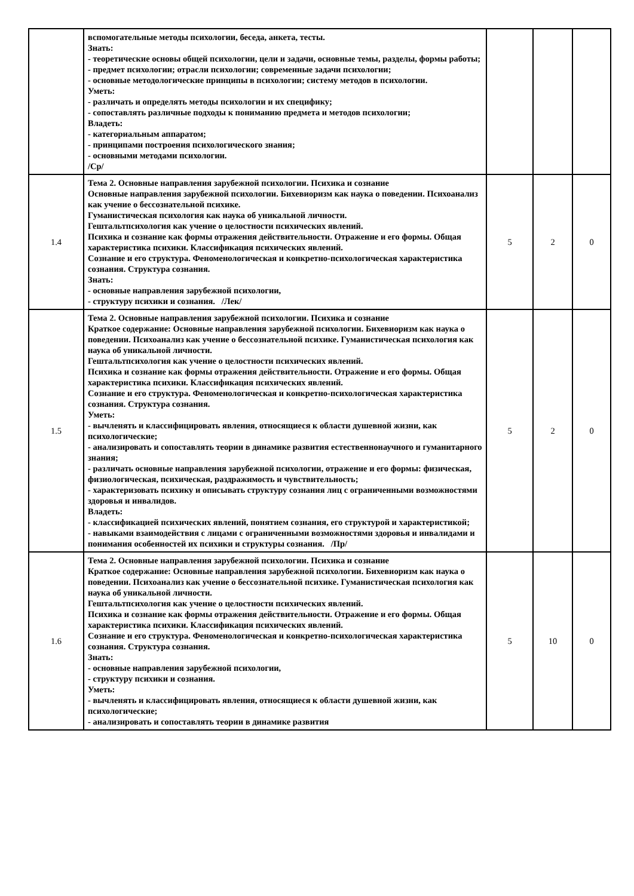| | вспомогательные методы психологии, беседа, анкета, тесты. Знать: - теоретические основы общей психологии, цели и задачи, основные темы, разделы, формы работы; - предмет психологии; отрасли психологии; современные задачи психологии; - основные методологические принципы в психологии; систему методов в психологии. Уметь: - различать и определять методы психологии и их специфику; - сопоставлять различные подходы к пониманию предмета и методов психологии; Владеть: - категориальным аппаратом; - принципами построения психологического знания; - основными методами психологии. /Ср/ | | | |
| 1.4 | Тема 2. Основные направления зарубежной психологии. Психика и сознание Основные направления зарубежной психологии. Бихевиоризм как наука о поведении. Психоанализ как учение о бессознательной психике. Гуманистическая психология как наука об уникальной личности. Гештальтпсихология как учение о целостности психических явлений. Психика и сознание как формы отражения действительности. Отражение и его формы. Общая характеристика психики. Классификация психических явлений. Сознание и его структура. Феноменологическая и конкретно-психологическая характеристика сознания. Структура сознания. Знать: - основные направления зарубежной психологии, - структуру психики и сознания. /Лек/ | 5 | 2 | 0 |
| 1.5 | Тема 2. Основные направления зарубежной психологии. Психика и сознание Краткое содержание: Основные направления зарубежной психологии. Бихевиоризм как наука о поведении. Психоанализ как учение о бессознательной психике. Гуманистическая психология как наука об уникальной личности. Гештальтпсихология как учение о целостности психических явлений. Психика и сознание как формы отражения действительности. Отражение и его формы. Общая характеристика психики. Классификация психических явлений. Сознание и его структура. Феноменологическая и конкретно-психологическая характеристика сознания. Структура сознания. Уметь: - вычленять и классифицировать явления, относящиеся к области душевной жизни, как психологические; - анализировать и сопоставлять теории в динамике развития естественнонаучного и гуманитарного знания; - различать основные направления зарубежной психологии, отражение и его формы: физическая, физиологическая, психическая, раздражимость и чувствительность; - характеризовать психику и описывать структуру сознания лиц с ограниченными возможностями здоровья и инвалидов. Владеть: - классификацией психических явлений, понятием сознания, его структурой и характеристикой; - навыками взаимодействия с лицами с ограниченными возможностями здоровья и инвалидами и понимания особенностей их психики и структуры сознания. /Пр/ | 5 | 2 | 0 |
| 1.6 | Тема 2. Основные направления зарубежной психологии. Психика и сознание Краткое содержание: Основные направления зарубежной психологии. Бихевиоризм как наука о поведении. Психоанализ как учение о бессознательной психике. Гуманистическая психология как наука об уникальной личности. Гештальтпсихология как учение о целостности психических явлений. Психика и сознание как формы отражения действительности. Отражение и его формы. Общая характеристика психики. Классификация психических явлений. Сознание и его структура. Феноменологическая и конкретно-психологическая характеристика сознания. Структура сознания. Знать: - основные направления зарубежной психологии, - структуру психики и сознания. Уметь: - вычленять и классифицировать явления, относящиеся к области душевной жизни, как психологические; - анализировать и сопоставлять теории в динамике развития | 5 | 10 | 0 |